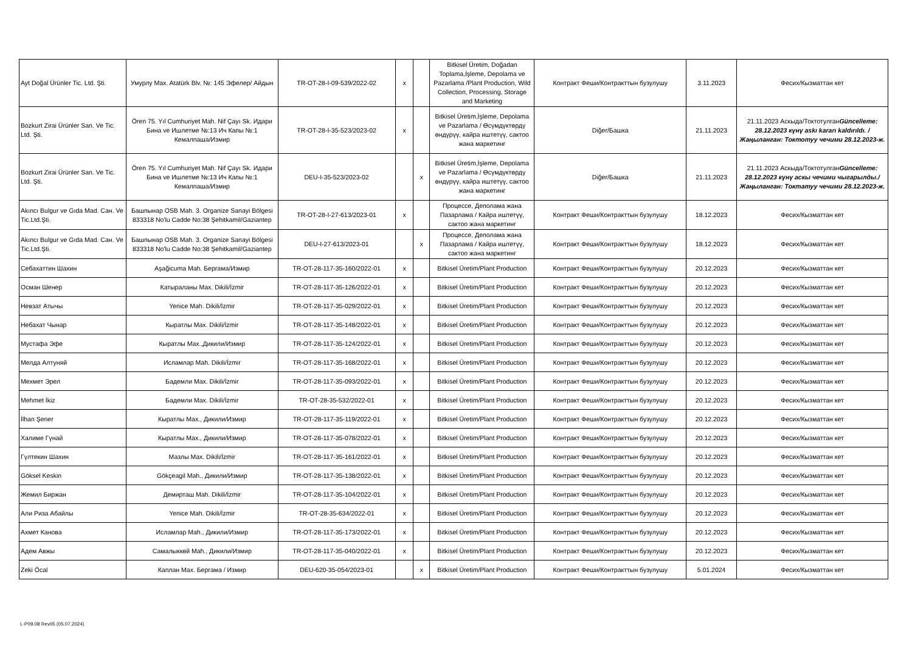| Ayt Doğal Ürünler Tic. Ltd. Şti. | Умурлу Max. Atatürk Blv. №: 145 Эфелер/ Айдын | TR-OT-28-I-09-539/2022-02 | x | | Bitkisel Üretim, Doğadan Toplama,İşleme, Depolama ve Pazarlama /Plant Production, Wild Collection, Processing, Storage and Marketing | Контракт Феши/Контракттын бузулушу | 3.11.2023 | Фесих/Кызматтан кет |
| Bozkurt Zirai Ürünler San. Ve Tic. Ltd. Şti. | Ören 75. Yıl Cumhuriyet Mah. Nif Çayı Sk. Идари Бина ve Ишлетме №:13 Ич Капы №:1 Кемалпаша/Измир | TR-OT-28-I-35-523/2023-02 | x | | Bitkisel Üretim,İşleme, Depolama ve Pazarlama / Өсүмдүктөрдү өндүрүү, кайра иштетүү, сактоо жана маркетинг | Diğer/Башка | 21.11.2023 | 21.11.2023 Аскыда/Токтотулган Güncelleme: 28.12.2023 күнү askı kararı kaldırıldı. / Жаңыланган: Токтотуу чечими 28.12.2023-ж. |
| Bozkurt Zirai Ürünler San. Ve Tic. Ltd. Şti. | Ören 75. Yıl Cumhuriyet Mah. Nif Çayı Sk. Идари Бина ve Ишлетме №:13 Ич Капы №:1 Кемалпаша/Измир | DEU-I-35-523/2023-02 | | x | Bitkisel Üretim,İşleme, Depolama ve Pazarlama / Өсүмдүктөрдү өндүрүү, кайра иштетүү, сактоо жана маркетинг | Diğer/Башка | 21.11.2023 | 21.11.2023 Аскыда/Токтотулган Güncelleme: 28.12.2023 күнү аскы чечими чыгарылды./Жаңыланган: Токтатуу чечими 28.12.2023-ж. |
| Akıncı Bulgur ve Gıda Mad. Сан. Ve Tic.Ltd.Şti. | Башпынар OSB Mah. 3. Organize Sanayi Bölgesi 833318 No'lu Cadde No:38 Şehitkamil/Gaziantep | TR-OT-28-I-27-613/2023-01 | x | | Процессе, Деполама жана Пазарлама / Кайра иштетүү, сактоо жана маркетинг | Контракт Феши/Контракттын бузулушу | 18.12.2023 | Фесих/Кызматтан кет |
| Akıncı Bulgur ve Gıda Mad. Сан. Ve Tic.Ltd.Şti. | Башпынар OSB Mah. 3. Organize Sanayi Bölgesi 833318 No'lu Cadde No:38 Şehitkamil/Gaziantep | DEU-I-27-613/2023-01 | | x | Процессе, Деполама жана Пазарлама / Кайра иштетүү, сактоо жана маркетинг | Контракт Феши/Контракттын бузулушу | 18.12.2023 | Фесих/Кызматтан кет |
| Себахаттин Шахин | Aşağicuma Mah. Бергама/Измир | TR-OT-28-117-35-160/2022-01 | x | | Bitkisel Üretim/Plant Production | Контракт Феши/Контракттын бузулушу | 20.12.2023 | Фесих/Кызматтан кет |
| Осман Шенер | Катыраланы Max. Dikili/İzmir | TR-OT-28-117-35-126/2022-01 | x | | Bitkisel Üretim/Plant Production | Контракт Феши/Контракттын бузулушу | 20.12.2023 | Фесих/Кызматтан кет |
| Невзат Атычы | Yenice Mah. Dikili/İzmir | TR-OT-28-117-35-029/2022-01 | x | | Bitkisel Üretim/Plant Production | Контракт Феши/Контракттын бузулушу | 20.12.2023 | Фесих/Кызматтан кет |
| Небахат Чынар | Кыратлы Max. Dikili/İzmir | TR-OT-28-117-35-148/2022-01 | x | | Bitkisel Üretim/Plant Production | Контракт Феши/Контракттын бузулушу | 20.12.2023 | Фесих/Кызматтан кет |
| Мустафа Эфе | Кыратлы Max.,Дикили/Измир | TR-OT-28-117-35-124/2022-01 | x | | Bitkisel Üretim/Plant Production | Контракт Феши/Контракттын бузулушу | 20.12.2023 | Фесих/Кызматтан кет |
| Мелда Алтуняй | Исламлар Mah. Dikili/İzmir | TR-OT-28-117-35-168/2022-01 | x | | Bitkisel Üretim/Plant Production | Контракт Феши/Контракттын бузулушу | 20.12.2023 | Фесих/Кызматтан кет |
| Мехмет Эрел | Бадемли Max. Dikili/İzmir | TR-OT-28-117-35-093/2022-01 | x | | Bitkisel Üretim/Plant Production | Контракт Феши/Контракттын бузулушу | 20.12.2023 | Фесих/Кызматтан кет |
| Mehmet İkiz | Бадемли Max. Dikili/İzmir | TR-OT-28-35-532/2022-01 | x | | Bitkisel Üretim/Plant Production | Контракт Феши/Контракттын бузулушу | 20.12.2023 | Фесих/Кызматтан кет |
| İlhan Şener | Кыратлы Max., Дикили/Измир | TR-OT-28-117-35-119/2022-01 | x | | Bitkisel Üretim/Plant Production | Контракт Феши/Контракттын бузулушу | 20.12.2023 | Фесих/Кызматтан кет |
| Халиме Гүнай | Кыратлы Max., Дикили/Измир | TR-OT-28-117-35-078/2022-01 | x | | Bitkisel Üretim/Plant Production | Контракт Феши/Контракттын бузулушу | 20.12.2023 | Фесих/Кызматтан кет |
| Гүлтекин Шахин | Мазлы Max. Dikili/İzmir | TR-OT-28-117-35-161/2022-01 | x | | Bitkisel Üretim/Plant Production | Контракт Феши/Контракттын бузулушу | 20.12.2023 | Фесих/Кызматтан кет |
| Göksel Keskin | Gökçeagil Mah., Дикили/Измир | TR-OT-28-117-35-138/2022-01 | x | | Bitkisel Üretim/Plant Production | Контракт Феши/Контракттын бузулушу | 20.12.2023 | Фесих/Кызматтан кет |
| Жемил Биржан | Демирташ Mah. Dikili/İzmir | TR-OT-28-117-35-104/2022-01 | x | | Bitkisel Üretim/Plant Production | Контракт Феши/Контракттын бузулушу | 20.12.2023 | Фесих/Кызматтан кет |
| Али Риза Абайлы | Yenice Mah. Dikili/İzmir | TR-OT-28-35-634/2022-01 | x | | Bitkisel Üretim/Plant Production | Контракт Феши/Контракттын бузулушу | 20.12.2023 | Фесих/Кызматтан кет |
| Ахмет Канова | Исламлар Mah., Дикили/Измир | TR-OT-28-117-35-173/2022-01 | x | | Bitkisel Üretim/Plant Production | Контракт Феши/Контракттын бузулушу | 20.12.2023 | Фесих/Кызматтан кет |
| Адем Авжы | Самалыккөй Mah., Дикили/Измир | TR-OT-28-117-35-040/2022-01 | x | | Bitkisel Üretim/Plant Production | Контракт Феши/Контракттын бузулушу | 20.12.2023 | Фесих/Кызматтан кет |
| Zeki Öcal | Каплан Max. Бергама / Измир | DEU-620-35-054/2023-01 | | x | Bitkisel Üretim/Plant Production | Контракт Феши/Контракттын бузулушу | 5.01.2024 | Фесих/Кызматтан кет |
L-P09.08 Rev05 (05.07.2024)